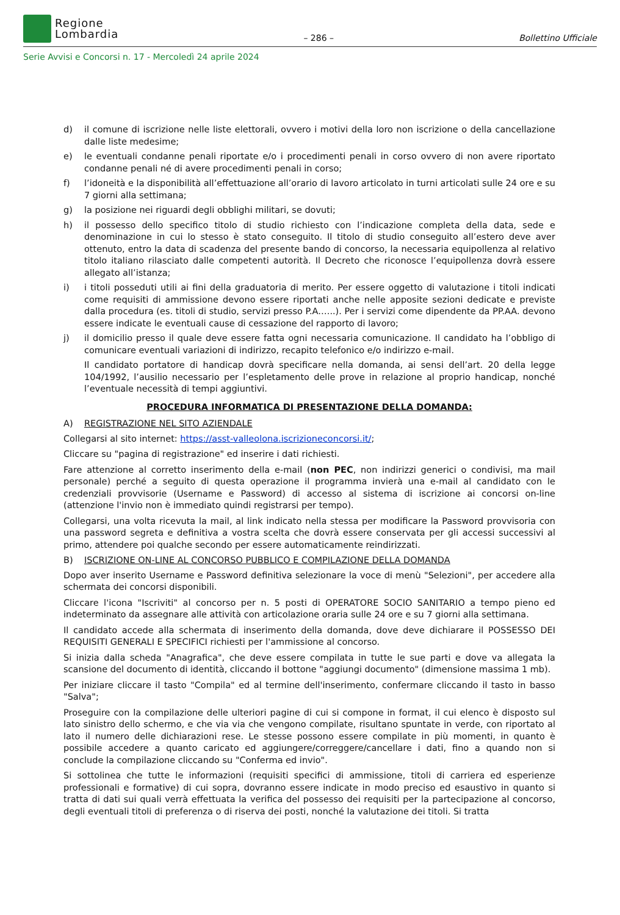Regione
Lombardia
– 286 –
Bollettino Ufficiale
Serie Avvisi e Concorsi n. 17 - Mercoledì 24 aprile 2024
d) il comune di iscrizione nelle liste elettorali, ovvero i motivi della loro non iscrizione o della cancellazione dalle liste medesime;
e) le eventuali condanne penali riportate e/o i procedimenti penali in corso ovvero di non avere riportato condanne penali né di avere procedimenti penali in corso;
f) l’idoneità e la disponibilità all’effettuazione all’orario di lavoro articolato in turni articolati sulle 24 ore e su 7 giorni alla settimana;
g) la posizione nei riguardi degli obblighi militari, se dovuti;
h) il possesso dello specifico titolo di studio richiesto con l’indicazione completa della data, sede e denominazione in cui lo stesso è stato conseguito. Il titolo di studio conseguito all’estero deve aver ottenuto, entro la data di scadenza del presente bando di concorso, la necessaria equipollenza al relativo titolo italiano rilasciato dalle competenti autorità. Il Decreto che riconosce l’equipollenza dovrà essere allegato all’istanza;
i) i titoli posseduti utili ai fini della graduatoria di merito. Per essere oggetto di valutazione i titoli indicati come requisiti di ammissione devono essere riportati anche nelle apposite sezioni dedicate e previste dalla procedura (es. titoli di studio, servizi presso P.A.…..). Per i servizi come dipendente da PP.AA. devono essere indicate le eventuali cause di cessazione del rapporto di lavoro;
j) il domicilio presso il quale deve essere fatta ogni necessaria comunicazione. Il candidato ha l’obbligo di comunicare eventuali variazioni di indirizzo, recapito telefonico e/o indirizzo e-mail.
Il candidato portatore di handicap dovrà specificare nella domanda, ai sensi dell’art. 20 della legge 104/1992, l’ausilio necessario per l’espletamento delle prove in relazione al proprio handicap, nonché l’eventuale necessità di tempi aggiuntivi.
PROCEDURA INFORMATICA DI PRESENTAZIONE DELLA DOMANDA:
A) REGISTRAZIONE NEL SITO AZIENDALE
Collegarsi al sito internet: https://asst-valleolona.iscrizioneconcorsi.it/;
Cliccare su "pagina di registrazione" ed inserire i dati richiesti.
Fare attenzione al corretto inserimento della e-mail (non PEC, non indirizzi generici o condivisi, ma mail personale) perché a seguito di questa operazione il programma invierà una e-mail al candidato con le credenziali provvisorie (Username e Password) di accesso al sistema di iscrizione ai concorsi on-line (attenzione l'invio non è immediato quindi registrarsi per tempo).
Collegarsi, una volta ricevuta la mail, al link indicato nella stessa per modificare la Password provvisoria con una password segreta e definitiva a vostra scelta che dovrà essere conservata per gli accessi successivi al primo, attendere poi qualche secondo per essere automaticamente reindirizzati.
B) ISCRIZIONE ON-LINE AL CONCORSO PUBBLICO E COMPILAZIONE DELLA DOMANDA
Dopo aver inserito Username e Password definitiva selezionare la voce di menù "Selezioni", per accedere alla schermata dei concorsi disponibili.
Cliccare l'icona "Iscriviti" al concorso per n. 5 posti di OPERATORE SOCIO SANITARIO a tempo pieno ed indeterminato da assegnare alle attività con articolazione oraria sulle 24 ore e su 7 giorni alla settimana.
Il candidato accede alla schermata di inserimento della domanda, dove deve dichiarare il POSSESSO DEI REQUISITI GENERALI E SPECIFICI richiesti per l'ammissione al concorso.
Si inizia dalla scheda "Anagrafica", che deve essere compilata in tutte le sue parti e dove va allegata la scansione del documento di identità, cliccando il bottone "aggiungi documento" (dimensione massima 1 mb).
Per iniziare cliccare il tasto "Compila" ed al termine dell'inserimento, confermare cliccando il tasto in basso "Salva";
Proseguire con la compilazione delle ulteriori pagine di cui si compone in format, il cui elenco è disposto sul lato sinistro dello schermo, e che via via che vengono compilate, risultano spuntate in verde, con riportato al lato il numero delle dichiarazioni rese. Le stesse possono essere compilate in più momenti, in quanto è possibile accedere a quanto caricato ed aggiungere/correggere/cancellare i dati, fino a quando non si conclude la compilazione cliccando su "Conferma ed invio".
Si sottolinea che tutte le informazioni (requisiti specifici di ammissione, titoli di carriera ed esperienze professionali e formative) di cui sopra, dovranno essere indicate in modo preciso ed esaustivo in quanto si tratta di dati sui quali verrà effettuata la verifica del possesso dei requisiti per la partecipazione al concorso, degli eventuali titoli di preferenza o di riserva dei posti, nonché la valutazione dei titoli. Si tratta